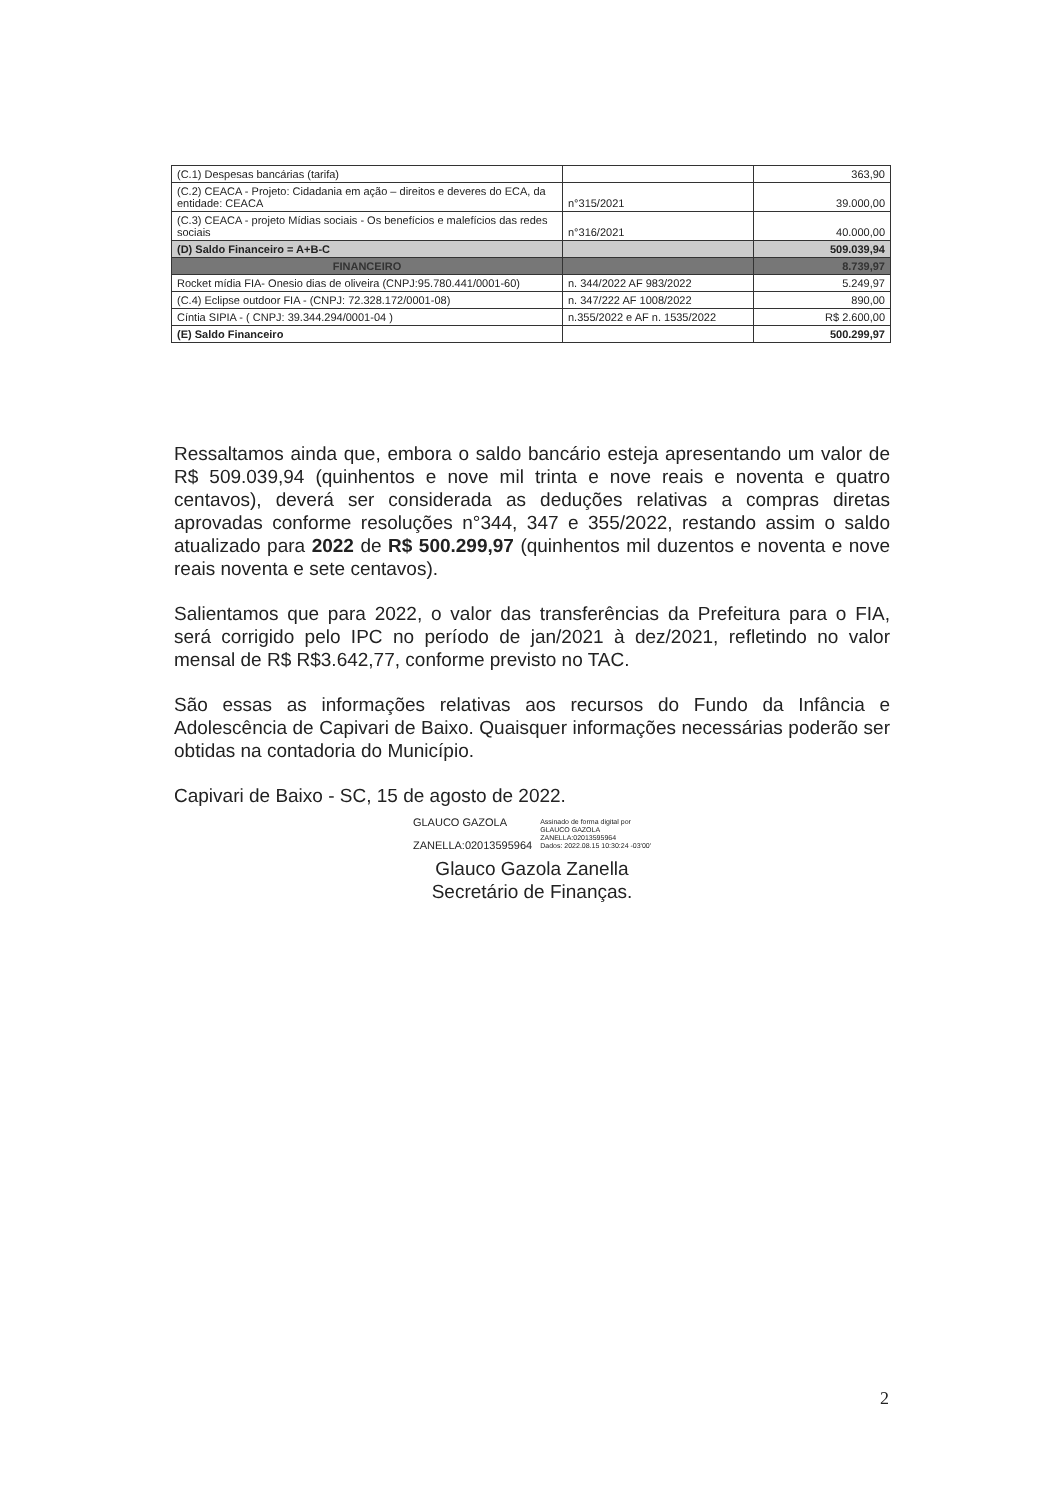| (C.1) Despesas bancárias (tarifa) | | 363,90 |
| (C.2) CEACA - Projeto: Cidadania em ação – direitos e deveres do ECA, da entidade: CEACA | n°315/2021 | 39.000,00 |
| (C.3) CEACA - projeto Mídias sociais - Os benefícios e malefícios das redes sociais | n°316/2021 | 40.000,00 |
| (D) Saldo Financeiro = A+B-C | | 509.039,94 |
| FINANCEIRO | | 8.739,97 |
| Rocket mídia FIA- Onesio dias de oliveira (CNPJ:95.780.441/0001-60) | n. 344/2022 AF 983/2022 | 5.249,97 |
| (C.4) Eclipse outdoor FIA - (CNPJ: 72.328.172/0001-08) | n. 347/222 AF 1008/2022 | 890,00 |
| Cíntia SIPIA - ( CNPJ: 39.344.294/0001-04 ) | n.355/2022 e AF n. 1535/2022 | R$ 2.600,00 |
| (E) Saldo Financeiro | | 500.299,97 |
Ressaltamos ainda que, embora o saldo bancário esteja apresentando um valor de R$ 509.039,94 (quinhentos e nove mil trinta e nove reais e noventa e quatro centavos), deverá ser considerada as deduções relativas a compras diretas aprovadas conforme resoluções n°344, 347 e 355/2022, restando assim o saldo atualizado para 2022 de R$ 500.299,97 (quinhentos mil duzentos e noventa e nove reais noventa e sete centavos).
Salientamos que para 2022, o valor das transferências da Prefeitura para o FIA, será corrigido pelo IPC no período de jan/2021 à dez/2021, refletindo no valor mensal de R$ R$3.642,77, conforme previsto no TAC.
São essas as informações relativas aos recursos do Fundo da Infância e Adolescência de Capivari de Baixo. Quaisquer informações necessárias poderão ser obtidas na contadoria do Município.
Capivari de Baixo - SC, 15 de agosto de 2022.
GLAUCO GAZOLA
ZANELLA:02013595964
Assinado de forma digital por
GLAUCO GAZOLA
ZANELLA:02013595964
Dados: 2022.08.15 10:30:24 -03'00'
Glauco Gazola Zanella
Secretário de Finanças.
2